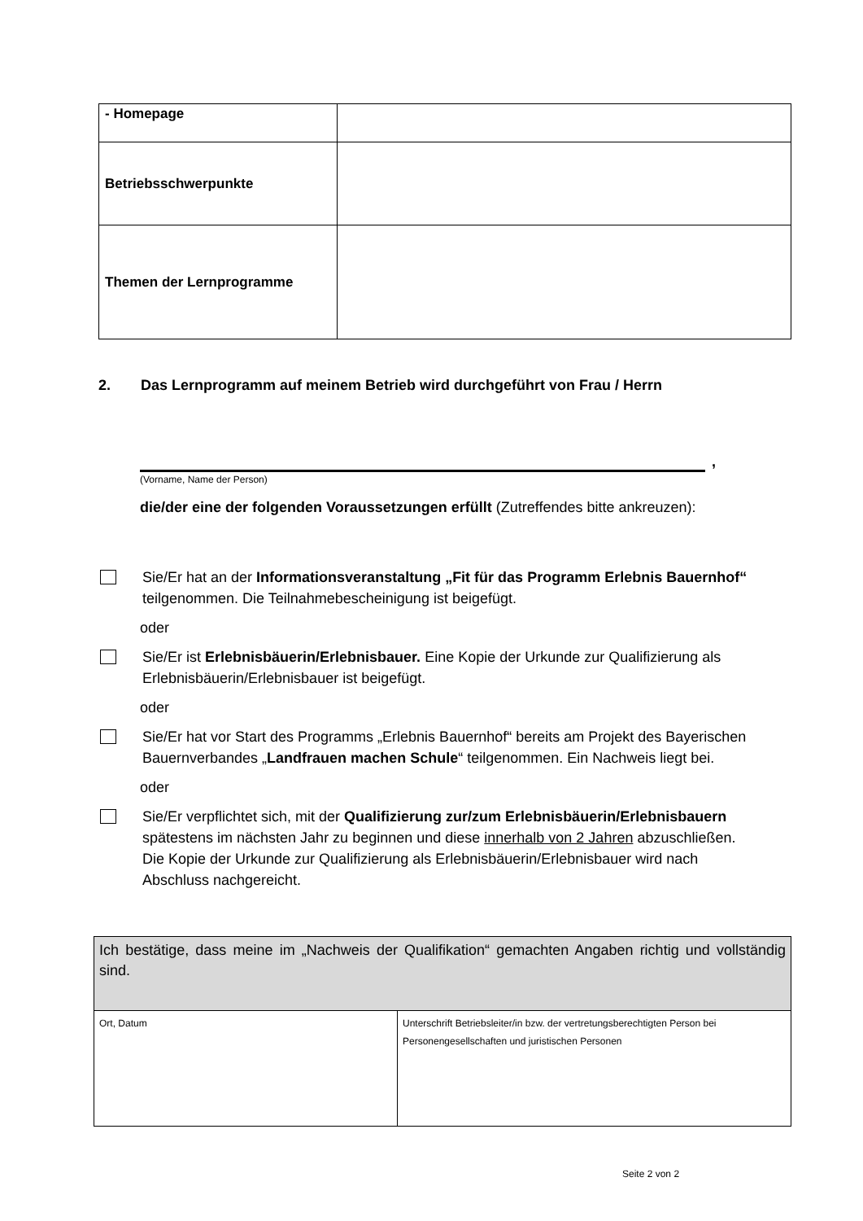| - Homepage | |
| Betriebsschwerpunkte | |
| Themen der Lernprogramme | |
2. Das Lernprogramm auf meinem Betrieb wird durchgeführt von Frau / Herrn
,
(Vorname, Name der Person)
die/der eine der folgenden Voraussetzungen erfüllt (Zutreffendes bitte ankreuzen):
Sie/Er hat an der Informationsveranstaltung „Fit für das Programm Erlebnis Bauernhof“ teilgenommen. Die Teilnahmebescheinigung ist beigefügt.
oder
Sie/Er ist Erlebnisbäuerin/Erlebnisbauer. Eine Kopie der Urkunde zur Qualifizierung als Erlebnisbäuerin/Erlebnisbauer ist beigefügt.
oder
Sie/Er hat vor Start des Programms „Erlebnis Bauernhof“ bereits am Projekt des Bayerischen Bauernverbandes „Landfrauen machen Schule“ teilgenommen. Ein Nachweis liegt bei.
oder
Sie/Er verpflichtet sich, mit der Qualifizierung zur/zum Erlebnisbäuerin/Erlebnisbauern spätestens im nächsten Jahr zu beginnen und diese innerhalb von 2 Jahren abzuschließen. Die Kopie der Urkunde zur Qualifizierung als Erlebnisbäuerin/Erlebnisbauer wird nach Abschluss nachgereicht.
| Ich bestätige, dass meine im „Nachweis der Qualifikation“ gemachten Angaben richtig und vollständig sind. | |
| Ort, Datum | Unterschrift Betriebsleiter/in bzw. der vertretungsberechtigten Person bei Personengesellschaften und juristischen Personen |
Seite 2 von 2